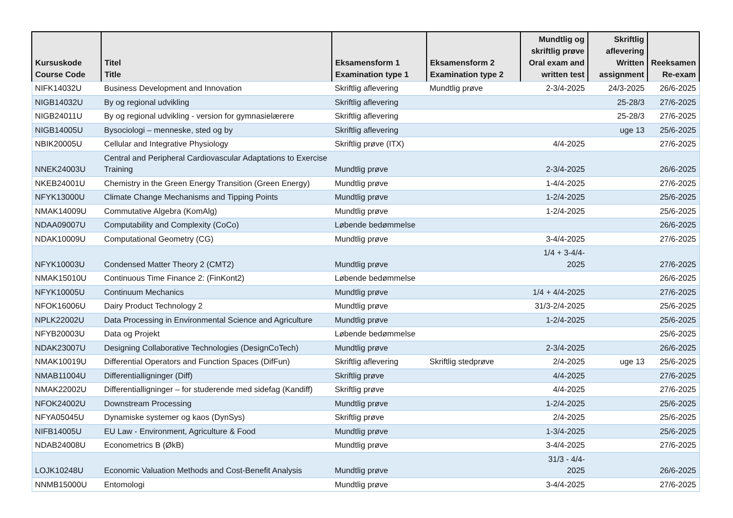| Kursuskode Course Code | Titel Title | Eksamensform 1 Examination type 1 | Eksamensform 2 Examination type 2 | Mundtlig og skriftlig prøve Oral exam and written test | Skriftlig aflevering Written assignment | Reeksamen Re-exam |
| --- | --- | --- | --- | --- | --- | --- |
| NIFK14032U | Business Development and Innovation | Skriftlig aflevering | Mundtlig prøve | 2-3/4-2025 | 24/3-2025 | 26/6-2025 |
| NIGB14032U | By og regional udvikling | Skriftlig aflevering | | | 25-28/3 | 27/6-2025 |
| NIGB24011U | By og regional udvikling - version for gymnasielærere | Skriftlig aflevering | | | 25-28/3 | 27/6-2025 |
| NIGB14005U | Bysociologi – menneske, sted og by | Skriftlig aflevering | | | uge 13 | 25/6-2025 |
| NBIK20005U | Cellular and Integrative Physiology | Skriftlig prøve (ITX) | | 4/4-2025 | | 27/6-2025 |
| NNEK24003U | Central and Peripheral Cardiovascular Adaptations to Exercise Training | Mundtlig prøve | | 2-3/4-2025 | | 26/6-2025 |
| NKEB24001U | Chemistry in the Green Energy Transition (Green Energy) | Mundtlig prøve | | 1-4/4-2025 | | 27/6-2025 |
| NFYK13000U | Climate Change Mechanisms and Tipping Points | Mundtlig prøve | | 1-2/4-2025 | | 25/6-2025 |
| NMAK14009U | Commutative Algebra (KomAlg) | Mundtlig prøve | | 1-2/4-2025 | | 25/6-2025 |
| NDAA09007U | Computability and Complexity (CoCo) | Løbende bedømmelse | | | | 26/6-2025 |
| NDAK10009U | Computational Geometry (CG) | Mundtlig prøve | | 3-4/4-2025 | | 27/6-2025 |
| NFYK10003U | Condensed Matter Theory 2 (CMT2) | Mundtlig prøve | | 1/4 + 3-4/4- 2025 | | 27/6-2025 |
| NMAK15010U | Continuous Time Finance 2: (FinKont2) | Løbende bedømmelse | | | | 26/6-2025 |
| NFYK10005U | Continuum Mechanics | Mundtlig prøve | | 1/4 + 4/4-2025 | | 27/6-2025 |
| NFOK16006U | Dairy Product Technology 2 | Mundtlig prøve | | 31/3-2/4-2025 | | 25/6-2025 |
| NPLK22002U | Data Processing in Environmental Science and Agriculture | Mundtlig prøve | | 1-2/4-2025 | | 25/6-2025 |
| NFYB20003U | Data og Projekt | Løbende bedømmelse | | | | 25/6-2025 |
| NDAK23007U | Designing Collaborative Technologies (DesignCoTech) | Mundtlig prøve | | 2-3/4-2025 | | 26/6-2025 |
| NMAK10019U | Differential Operators and Function Spaces (DifFun) | Skriftlig aflevering | Skriftlig stedprøve | 2/4-2025 | uge 13 | 25/6-2025 |
| NMAB11004U | Differentialligninger (Diff) | Skriftlig prøve | | 4/4-2025 | | 27/6-2025 |
| NMAK22002U | Differentialligninger – for studerende med sidefag (Kandiff) | Skriftlig prøve | | 4/4-2025 | | 27/6-2025 |
| NFOK24002U | Downstream Processing | Mundtlig prøve | | 1-2/4-2025 | | 25/6-2025 |
| NFYA05045U | Dynamiske systemer og kaos (DynSys) | Skriftlig prøve | | 2/4-2025 | | 25/6-2025 |
| NIFB14005U | EU Law - Environment, Agriculture & Food | Mundtlig prøve | | 1-3/4-2025 | | 25/6-2025 |
| NDAB24008U | Econometrics B (ØkB) | Mundtlig prøve | | 3-4/4-2025 | | 27/6-2025 |
| LOJK10248U | Economic Valuation Methods and Cost-Benefit Analysis | Mundtlig prøve | | 31/3 - 4/4- 2025 | | 26/6-2025 |
| NNMB15000U | Entomologi | Mundtlig prøve | | 3-4/4-2025 | | 27/6-2025 |